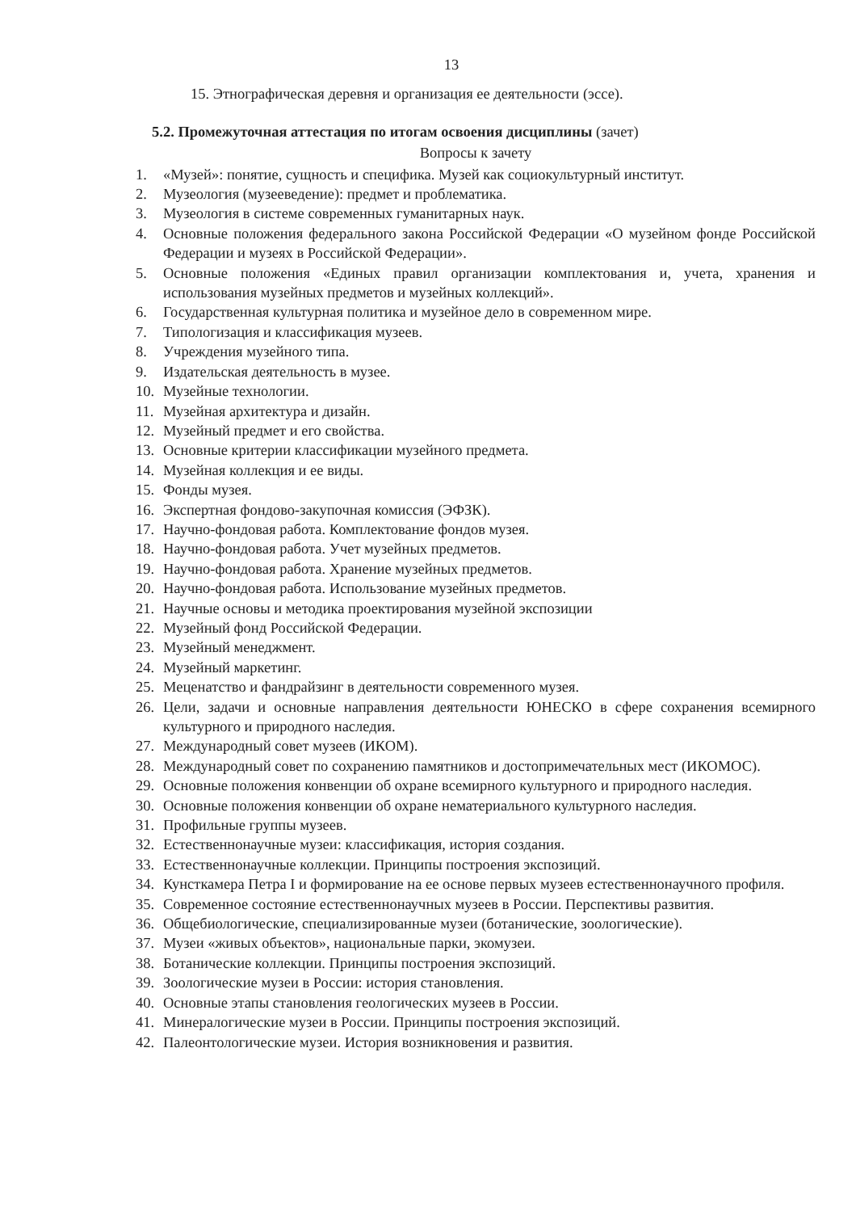13
15. Этнографическая деревня и организация ее деятельности (эссе).
5.2. Промежуточная аттестация по итогам освоения дисциплины (зачет)
Вопросы к зачету
1. «Музей»: понятие, сущность и специфика. Музей как социокультурный институт.
2. Музеология (музееведение): предмет и проблематика.
3. Музеология в системе современных гуманитарных наук.
4. Основные положения федерального закона Российской Федерации «О музейном фонде Российской Федерации и музеях в Российской Федерации».
5. Основные положения «Единых правил организации комплектования и, учета, хранения и использования музейных предметов и музейных коллекций».
6. Государственная культурная политика и музейное дело в современном мире.
7. Типологизация и классификация музеев.
8. Учреждения музейного типа.
9. Издательская деятельность в музее.
10. Музейные технологии.
11. Музейная архитектура и дизайн.
12. Музейный предмет и его свойства.
13. Основные критерии классификации музейного предмета.
14. Музейная коллекция и ее виды.
15. Фонды музея.
16. Экспертная фондово-закупочная комиссия (ЭФЗК).
17. Научно-фондовая работа. Комплектование фондов музея.
18. Научно-фондовая работа. Учет музейных предметов.
19. Научно-фондовая работа. Хранение музейных предметов.
20. Научно-фондовая работа. Использование музейных предметов.
21. Научные основы и методика проектирования музейной экспозиции
22. Музейный фонд Российской Федерации.
23. Музейный менеджмент.
24. Музейный маркетинг.
25. Меценатство и фандрайзинг в деятельности современного музея.
26. Цели, задачи и основные направления деятельности ЮНЕСКО в сфере сохранения всемирного культурного и природного наследия.
27. Международный совет музеев (ИКОМ).
28. Международный совет по сохранению памятников и достопримечательных мест (ИКОМОС).
29. Основные положения конвенции об охране всемирного культурного и природного наследия.
30. Основные положения конвенции об охране нематериального культурного наследия.
31. Профильные группы музеев.
32. Естественнонаучные музеи: классификация, история создания.
33. Естественнонаучные коллекции. Принципы построения экспозиций.
34. Кунсткамера Петра I и формирование на ее основе первых музеев естественнонаучного профиля.
35. Современное состояние естественнонаучных музеев в России. Перспективы развития.
36. Общебиологические, специализированные музеи (ботанические, зоологические).
37. Музеи «живых объектов», национальные парки, экомузеи.
38. Ботанические коллекции. Принципы построения экспозиций.
39. Зоологические музеи в России: история становления.
40. Основные этапы становления геологических музеев в России.
41. Минералогические музеи в России. Принципы построения экспозиций.
42. Палеонтологические музеи. История возникновения и развития.